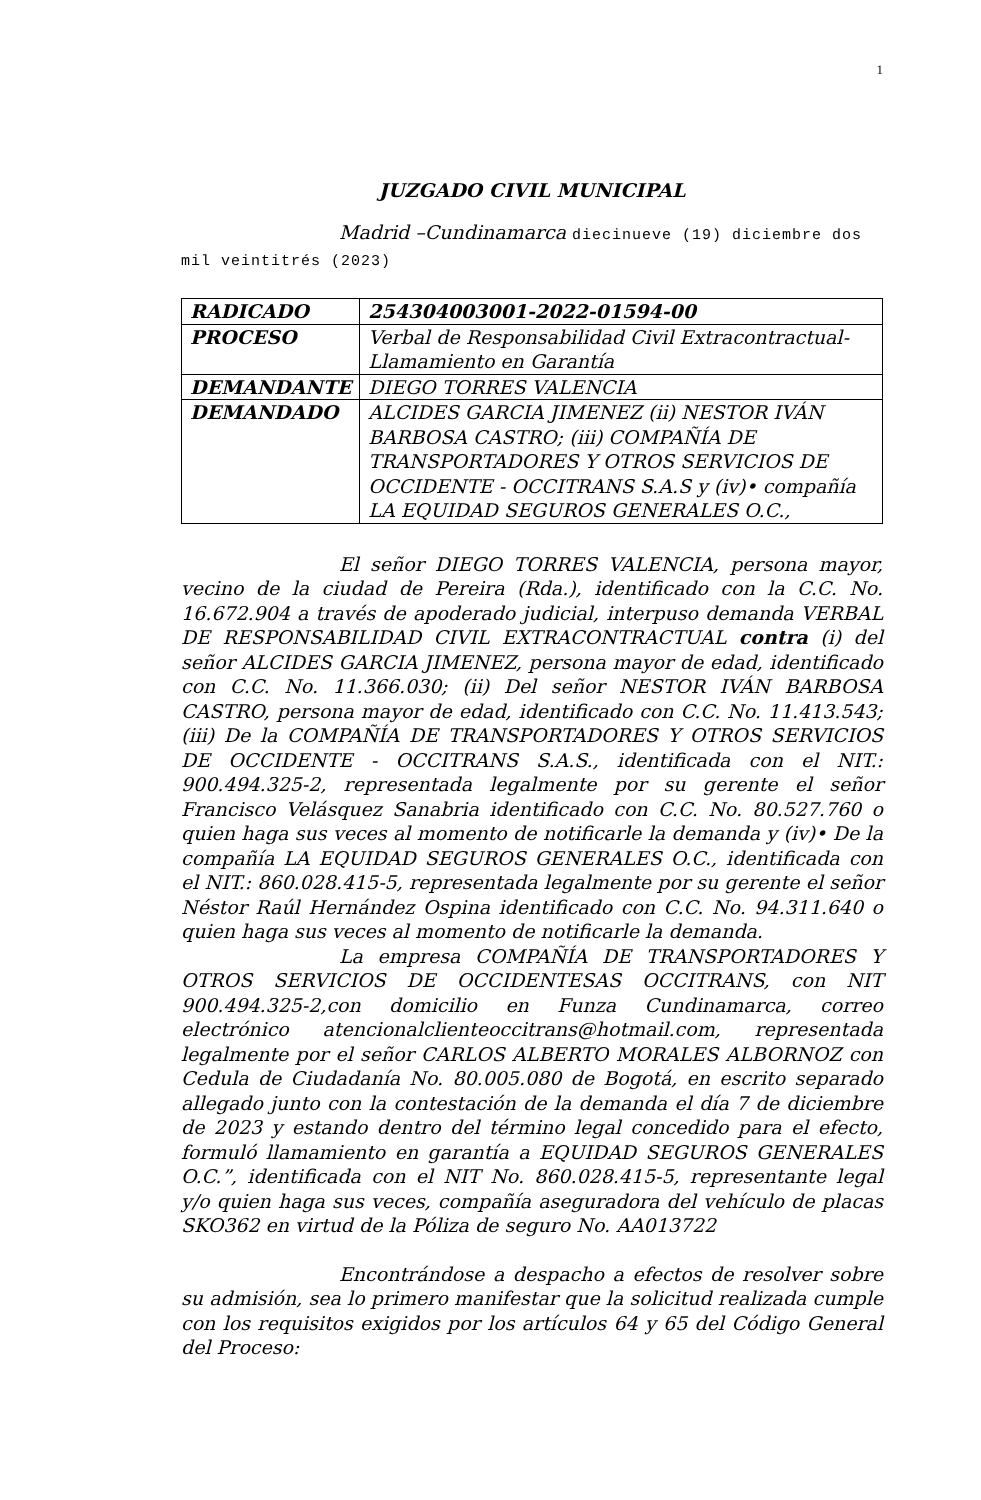1
JUZGADO CIVIL MUNICIPAL
Madrid –Cundinamarca diecinueve (19) diciembre dos mil veintitrés (2023)
| RADICADO | 254304003001-2022-01594-00 |
| PROCESO | Verbal de Responsabilidad Civil Extracontractual- Llamamiento en Garantía |
| DEMANDANTE | DIEGO TORRES VALENCIA |
| DEMANDADO | ALCIDES GARCIA JIMENEZ (ii) NESTOR IVÁN BARBOSA CASTRO; (iii) COMPAÑÍA DE TRANSPORTADORES Y OTROS SERVICIOS DE OCCIDENTE - OCCITRANS S.A.S y (iv)• compañía LA EQUIDAD SEGUROS GENERALES O.C., |
El señor DIEGO TORRES VALENCIA, persona mayor, vecino de la ciudad de Pereira (Rda.), identificado con la C.C. No. 16.672.904 a través de apoderado judicial, interpuso demanda VERBAL DE RESPONSABILIDAD CIVIL EXTRACONTRACTUAL contra (i) del señor ALCIDES GARCIA JIMENEZ, persona mayor de edad, identificado con C.C. No. 11.366.030; (ii) Del señor NESTOR IVÁN BARBOSA CASTRO, persona mayor de edad, identificado con C.C. No. 11.413.543; (iii) De la COMPAÑÍA DE TRANSPORTADORES Y OTROS SERVICIOS DE OCCIDENTE - OCCITRANS S.A.S., identificada con el NIT.: 900.494.325-2, representada legalmente por su gerente el señor Francisco Velásquez Sanabria identificado con C.C. No. 80.527.760 o quien haga sus veces al momento de notificarle la demanda y (iv)• De la compañía LA EQUIDAD SEGUROS GENERALES O.C., identificada con el NIT.: 860.028.415-5, representada legalmente por su gerente el señor Néstor Raúl Hernández Ospina identificado con C.C. No. 94.311.640 o quien haga sus veces al momento de notificarle la demanda.
La empresa COMPAÑÍA DE TRANSPORTADORES Y OTROS SERVICIOS DE OCCIDENTESAS OCCITRANS, con NIT 900.494.325-2,con domicilio en Funza Cundinamarca, correo electrónico atencionalclienteoccitrans@hotmail.com, representada legalmente por el señor CARLOS ALBERTO MORALES ALBORNOZ con Cedula de Ciudadanía No. 80.005.080 de Bogotá, en escrito separado allegado junto con la contestación de la demanda el día 7 de diciembre de 2023 y estando dentro del término legal concedido para el efecto, formuló llamamiento en garantía a EQUIDAD SEGUROS GENERALES O.C.”, identificada con el NIT No. 860.028.415-5, representante legal y/o quien haga sus veces, compañía aseguradora del vehículo de placas SKO362 en virtud de la Póliza de seguro No. AA013722
Encontrándose a despacho a efectos de resolver sobre su admisión, sea lo primero manifestar que la solicitud realizada cumple con los requisitos exigidos por los artículos 64 y 65 del Código General del Proceso: